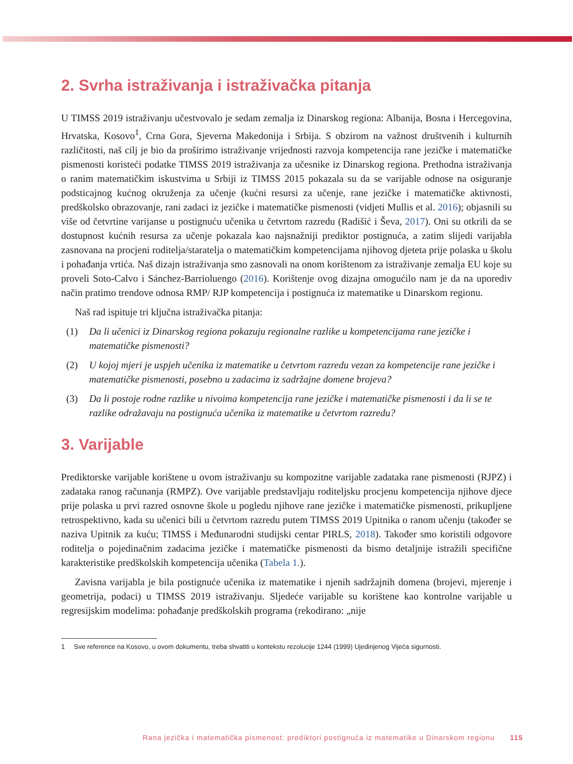2. Svrha istraživanja i istraživačka pitanja
U TIMSS 2019 istraživanju učestvovalo je sedam zemalja iz Dinarskog regiona: Albanija, Bosna i Hercegovina, Hrvatska, Kosovo<sup>1</sup>, Crna Gora, Sjeverna Makedonija i Srbija. S obzirom na važnost društvenih i kulturnih različitosti, naš cilj je bio da proširimo istraživanje vrijednosti razvoja kompetencija rane jezičke i matematičke pismenosti koristeći podatke TIMSS 2019 istraživanja za učesnike iz Dinarskog regiona. Prethodna istraživanja o ranim matematičkim iskustvima u Srbiji iz TIMSS 2015 pokazala su da se varijable odnose na osiguranje podsticajnog kućnog okruženja za učenje (kućni resursi za učenje, rane jezičke i matematičke aktivnosti, predškolsko obrazovanje, rani zadaci iz jezičke i matematičke pismenosti (vidjeti Mullis et al. 2016); objasnili su više od četvrtine varijanse u postignuću učenika u četvrtom razredu (Radišić i Ševa, 2017). Oni su otkrili da se dostupnost kućnih resursa za učenje pokazala kao najsnažniji prediktor postignuća, a zatim slijedi varijabla zasnovana na procjeni roditelja/staratelja o matematičkim kompetencijama njihovog djeteta prije polaska u školu i pohađanja vrtića. Naš dizajn istraživanja smo zasnovali na onom korištenom za istraživanje zemalja EU koje su proveli Soto-Calvo i Sánchez-Barrioluengo (2016). Korištenje ovog dizajna omogućilo nam je da na uporediv način pratimo trendove odnosa RMP/ RJP kompetencija i postignuća iz matematike u Dinarskom regionu.
Naš rad ispituje tri ključna istraživačka pitanja:
(1) Da li učenici iz Dinarskog regiona pokazuju regionalne razlike u kompetencijama rane jezičke i matematičke pismenosti?
(2) U kojoj mjeri je uspjeh učenika iz matematike u četvrtom razredu vezan za kompetencije rane jezičke i matematičke pismenosti, posebno u zadacima iz sadržajne domene brojeva?
(3) Da li postoje rodne razlike u nivoima kompetencija rane jezičke i matematičke pismenosti i da li se te razlike odražavaju na postignuća učenika iz matematike u četvrtom razredu?
3. Varijable
Prediktorske varijable korištene u ovom istraživanju su kompozitne varijable zadataka rane pismenosti (RJPZ) i zadataka ranog računanja (RMPZ). Ove varijable predstavljaju roditeljsku procjenu kompetencija njihove djece prije polaska u prvi razred osnovne škole u pogledu njihove rane jezičke i matematičke pismenosti, prikupljene retrospektivno, kada su učenici bili u četvrtom razredu putem TIMSS 2019 Upitnika o ranom učenju (također se naziva Upitnik za kuću; TIMSS i Međunarodni studijski centar PIRLS, 2018). Također smo koristili odgovore roditelja o pojedinačnim zadacima jezičke i matematičke pismenosti da bismo detaljnije istražili specifične karakteristike predškolskih kompetencija učenika (Tabela 1.).
Zavisna varijabla je bila postignuće učenika iz matematike i njenih sadržajnih domena (brojevi, mjerenje i geometrija, podaci) u TIMSS 2019 istraživanju. Sljedeće varijable su korištene kao kontrolne varijable u regresijskim modelima: pohađanje predškolskih programa (rekodirano: „nije
1 Sve reference na Kosovo, u ovom dokumentu, treba shvatiti u kontekstu rezolucije 1244 (1999) Ujedinjenog Vijeća sigurnosti.
Rana jezička i matematička pismenost: prediktori postignuća iz matematike u Dinarskom regionu 115